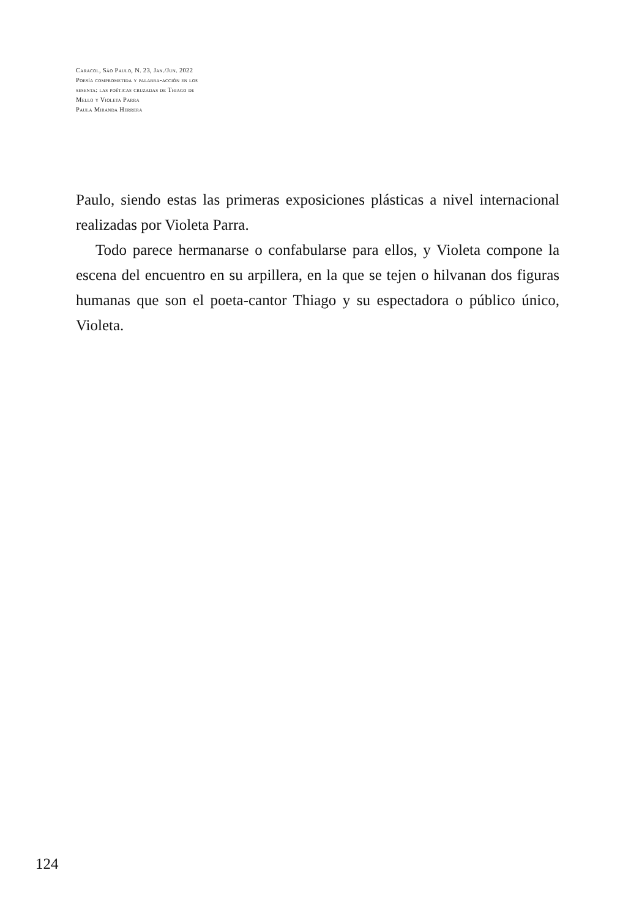Caracol, São Paulo, N. 23, Jan./Jun. 2022
Poesía comprometida y palabra-acción en los
sesenta: las poéticas cruzadas de Thiago de
Mello y Violeta Parra
Paula Miranda Herrera
Paulo, siendo estas las primeras exposiciones plásticas a nivel internacional realizadas por Violeta Parra.
Todo parece hermanarse o confabularse para ellos, y Violeta compone la escena del encuentro en su arpillera, en la que se tejen o hilvanan dos figuras humanas que son el poeta-cantor Thiago y su espectadora o público único, Violeta.
124